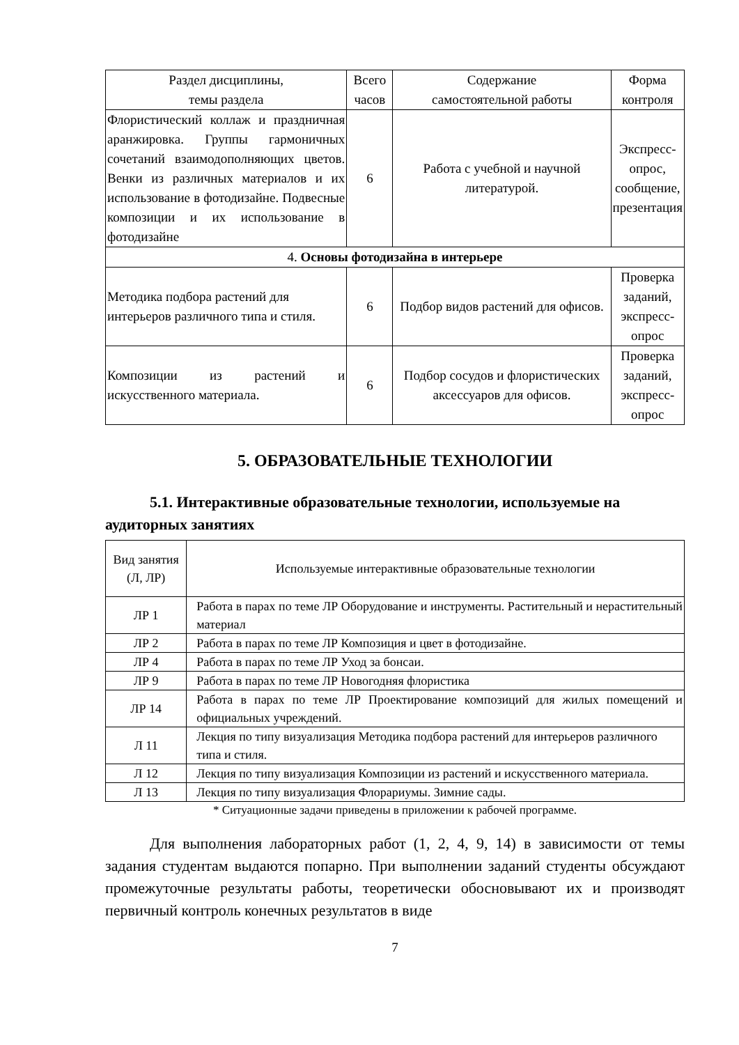| Раздел дисциплины, темы раздела | Всего часов | Содержание самостоятельной работы | Форма контроля |
| --- | --- | --- | --- |
| Флористический коллаж и праздничная аранжировка. Группы гармоничных сочетаний взаимодополняющих цветов. Венки из различных материалов и их использование в фотодизайне. Подвесные композиции и их использование в фотодизайне | 6 | Работа с учебной и научной литературой. | Экспресс-опрос, сообщение, презентация |
| 4. Основы фотодизайна в интерьере | | | |
| Методика подбора растений для интерьеров различного типа и стиля. | 6 | Подбор видов растений для офисов. | Проверка заданий, экспресс-опрос |
| Композиции из растений и искусственного материала. | 6 | Подбор сосудов и флористических аксессуаров для офисов. | Проверка заданий, экспресс-опрос |
5. ОБРАЗОВАТЕЛЬНЫЕ ТЕХНОЛОГИИ
5.1. Интерактивные образовательные технологии, используемые на аудиторных занятиях
| Вид занятия (Л, ЛР) | Используемые интерактивные образовательные технологии |
| --- | --- |
| ЛР 1 | Работа в парах по теме ЛР Оборудование и инструменты. Растительный и нерастительный материал |
| ЛР 2 | Работа в парах по теме ЛР Композиция и цвет в фотодизайне. |
| ЛР 4 | Работа в парах по теме ЛР Уход за бонсаи. |
| ЛР 9 | Работа в парах по теме ЛР Новогодняя флористика |
| ЛР 14 | Работа в парах по теме ЛР Проектирование композиций для жилых помещений и официальных учреждений. |
| Л 11 | Лекция по типу визуализация Методика подбора растений для интерьеров различного типа и стиля. |
| Л 12 | Лекция по типу визуализация Композиции из растений и искусственного материала. |
| Л 13 | Лекция по типу визуализация Флорариумы. Зимние сады. |
* Ситуационные задачи приведены в приложении к рабочей программе.
Для выполнения лабораторных работ (1, 2, 4, 9, 14) в зависимости от темы задания студентам выдаются попарно. При выполнении заданий студенты обсуждают промежуточные результаты работы, теоретически обосновывают их и производят первичный контроль конечных результатов в виде
7